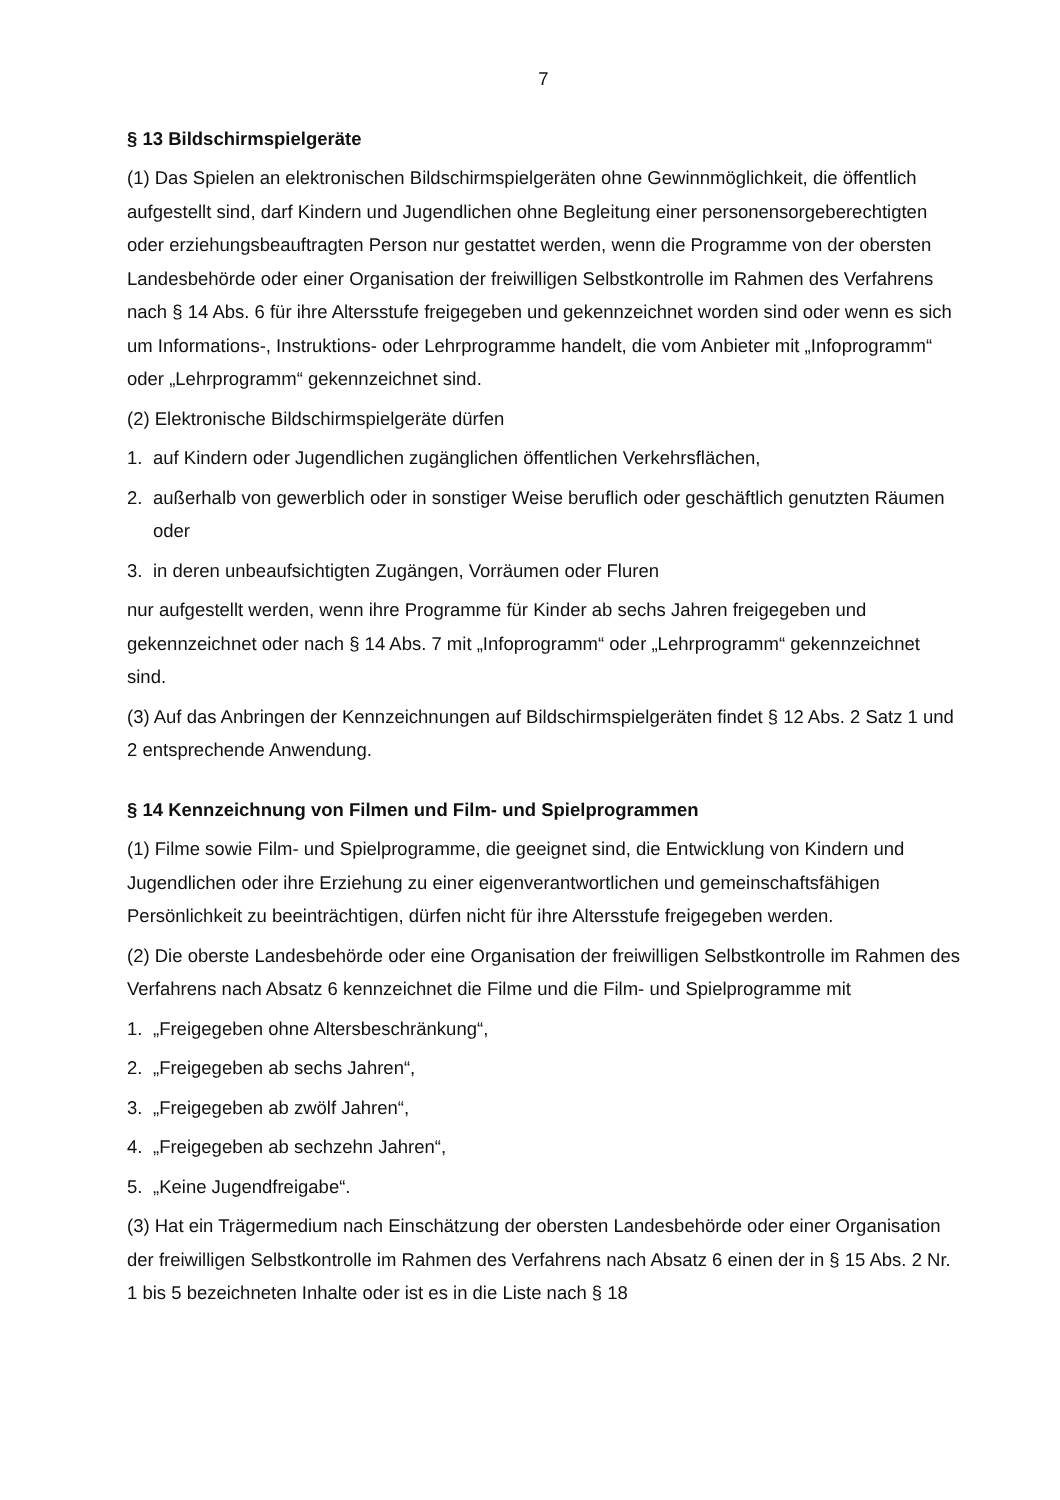7
§ 13 Bildschirmspielgeräte
(1) Das Spielen an elektronischen Bildschirmspielgeräten ohne Gewinnmöglichkeit, die öffentlich aufgestellt sind, darf Kindern und Jugendlichen ohne Begleitung einer personensorgeberechtigten oder erziehungsbeauftragten Person nur gestattet werden, wenn die Programme von der obersten Landesbehörde oder einer Organisation der freiwilligen Selbstkontrolle im Rahmen des Verfahrens nach § 14 Abs. 6 für ihre Altersstufe freigegeben und gekennzeichnet worden sind oder wenn es sich um Informations-, Instruktions- oder Lehrprogramme handelt, die vom Anbieter mit „Infoprogramm“ oder „Lehrprogramm“ gekennzeichnet sind.
(2) Elektronische Bildschirmspielgeräte dürfen
1. auf Kindern oder Jugendlichen zugänglichen öffentlichen Verkehrsflächen,
2. außerhalb von gewerblich oder in sonstiger Weise beruflich oder geschäftlich genutzten Räumen oder
3. in deren unbeaufsichtigten Zugängen, Vorräumen oder Fluren
nur aufgestellt werden, wenn ihre Programme für Kinder ab sechs Jahren freigegeben und gekennzeichnet oder nach § 14 Abs. 7 mit „Infoprogramm“ oder „Lehrprogramm“ gekennzeichnet sind.
(3) Auf das Anbringen der Kennzeichnungen auf Bildschirmspielgeräten findet § 12 Abs. 2 Satz 1 und 2 entsprechende Anwendung.
§ 14 Kennzeichnung von Filmen und Film- und Spielprogrammen
(1) Filme sowie Film- und Spielprogramme, die geeignet sind, die Entwicklung von Kindern und Jugendlichen oder ihre Erziehung zu einer eigenverantwortlichen und gemeinschaftsfähigen Persönlichkeit zu beeinträchtigen, dürfen nicht für ihre Altersstufe freigegeben werden.
(2) Die oberste Landesbehörde oder eine Organisation der freiwilligen Selbstkontrolle im Rahmen des Verfahrens nach Absatz 6 kennzeichnet die Filme und die Film- und Spielprogramme mit
1. „Freigegeben ohne Altersbeschränkung“,
2. „Freigegeben ab sechs Jahren“,
3. „Freigegeben ab zwölf Jahren“,
4. „Freigegeben ab sechzehn Jahren“,
5. „Keine Jugendfreigabe“.
(3) Hat ein Trägermedium nach Einschätzung der obersten Landesbehörde oder einer Organisation der freiwilligen Selbstkontrolle im Rahmen des Verfahrens nach Absatz 6 einen der in § 15 Abs. 2 Nr. 1 bis 5 bezeichneten Inhalte oder ist es in die Liste nach § 18